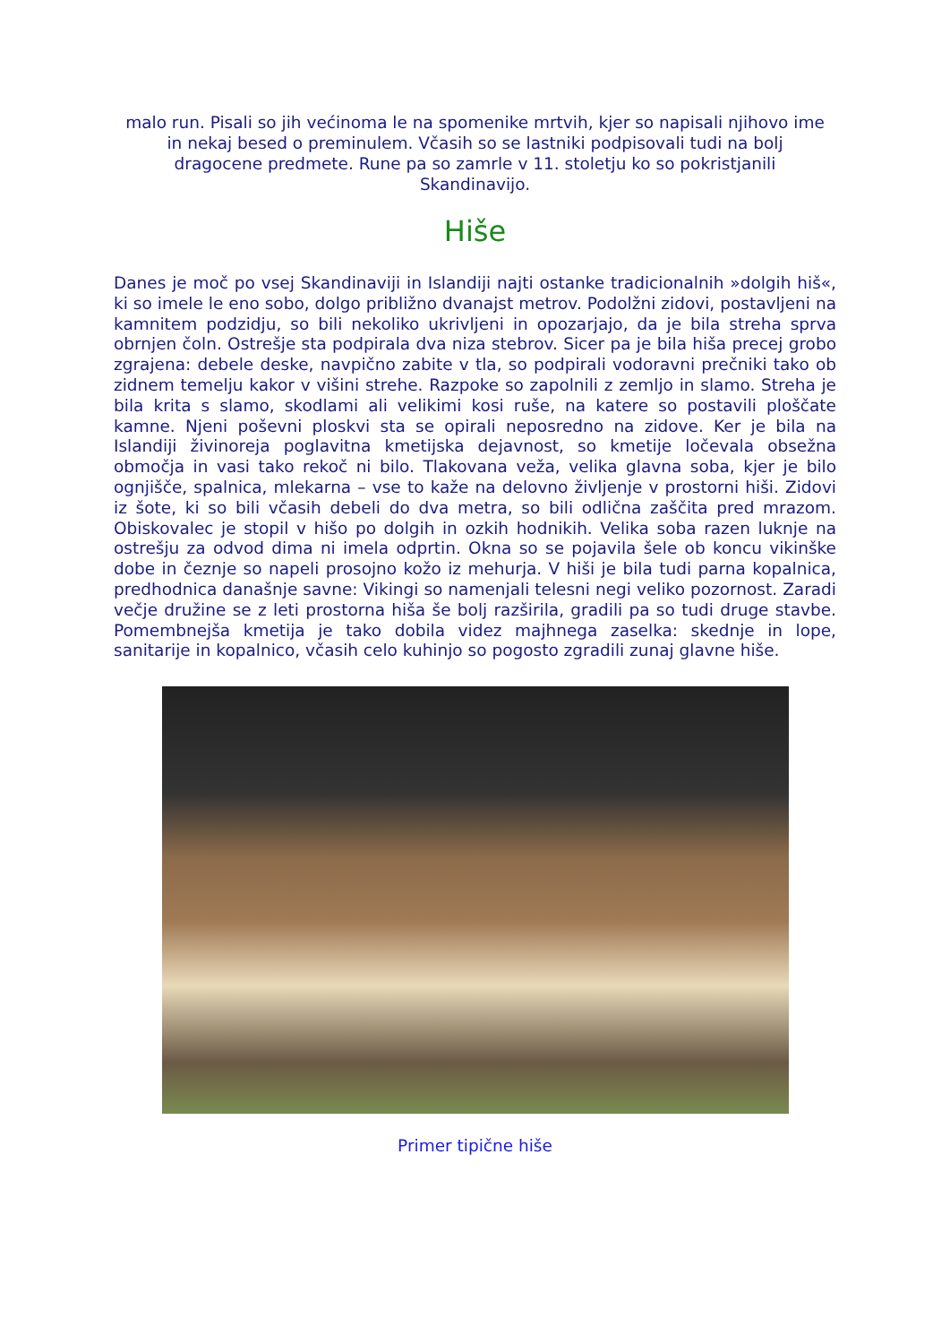malo run. Pisali so jih većinoma le na spomenike mrtvih, kjer so napisali njihovo ime in nekaj besed o preminulem. Včasih so se lastniki podpisovali tudi na bolj dragocene predmete. Rune pa so zamrle v 11. stoletju ko so pokristjanili Skandinavijo.
Hiše
Danes je moč po vsej Skandinaviji in Islandiji najti ostanke tradicionalnih »dolgih hiš«, ki so imele le eno sobo, dolgo približno dvanajst metrov. Podolžni zidovi, postavljeni na kamnitem podzidju, so bili nekoliko ukrivljeni in opozarjajo, da je bila streha sprva obrnjen čoln. Ostrešje sta podpirala dva niza stebrov. Sicer pa je bila hiša precej grobo zgrajena: debele deske, navpično zabite v tla, so podpirali vodoravni prečniki tako ob zidnem temelju kakor v višini strehe. Razpoke so zapolnili z zemljo in slamo. Streha je bila krita s slamo, skodlami ali velikimi kosi ruše, na katere so postavili ploščate kamne. Njeni poševni ploskvi sta se opirali neposredno na zidove. Ker je bila na Islandiji živinoreja poglavitna kmetijska dejavnost, so kmetije ločevala obsežna območja in vasi tako rekoč ni bilo. Tlakovana veža, velika glavna soba, kjer je bilo ognjišče, spalnica, mlekarna – vse to kaže na delovno življenje v prostorni hiši. Zidovi iz šote, ki so bili včasih debeli do dva metra, so bili odlična zaščita pred mrazom. Obiskovalec je stopil v hišo po dolgih in ozkih hodnikih. Velika soba razen luknje na ostrešju za odvod dima ni imela odprtin. Okna so se pojavila šele ob koncu vikinške dobe in čeznje so napeli prosojno kožo iz mehurja. V hiši je bila tudi parna kopalnica, predhodnica današnje savne: Vikingi so namenjali telesni negi veliko pozornost. Zaradi večje družine se z leti prostorna hiša še bolj razširila, gradili pa so tudi druge stavbe. Pomembnejša kmetija je tako dobila videz majhnega zaselka: skednje in lope, sanitarije in kopalnico, včasih celo kuhinjo so pogosto zgradili zunaj glavne hiše.
Primer tipične hiše